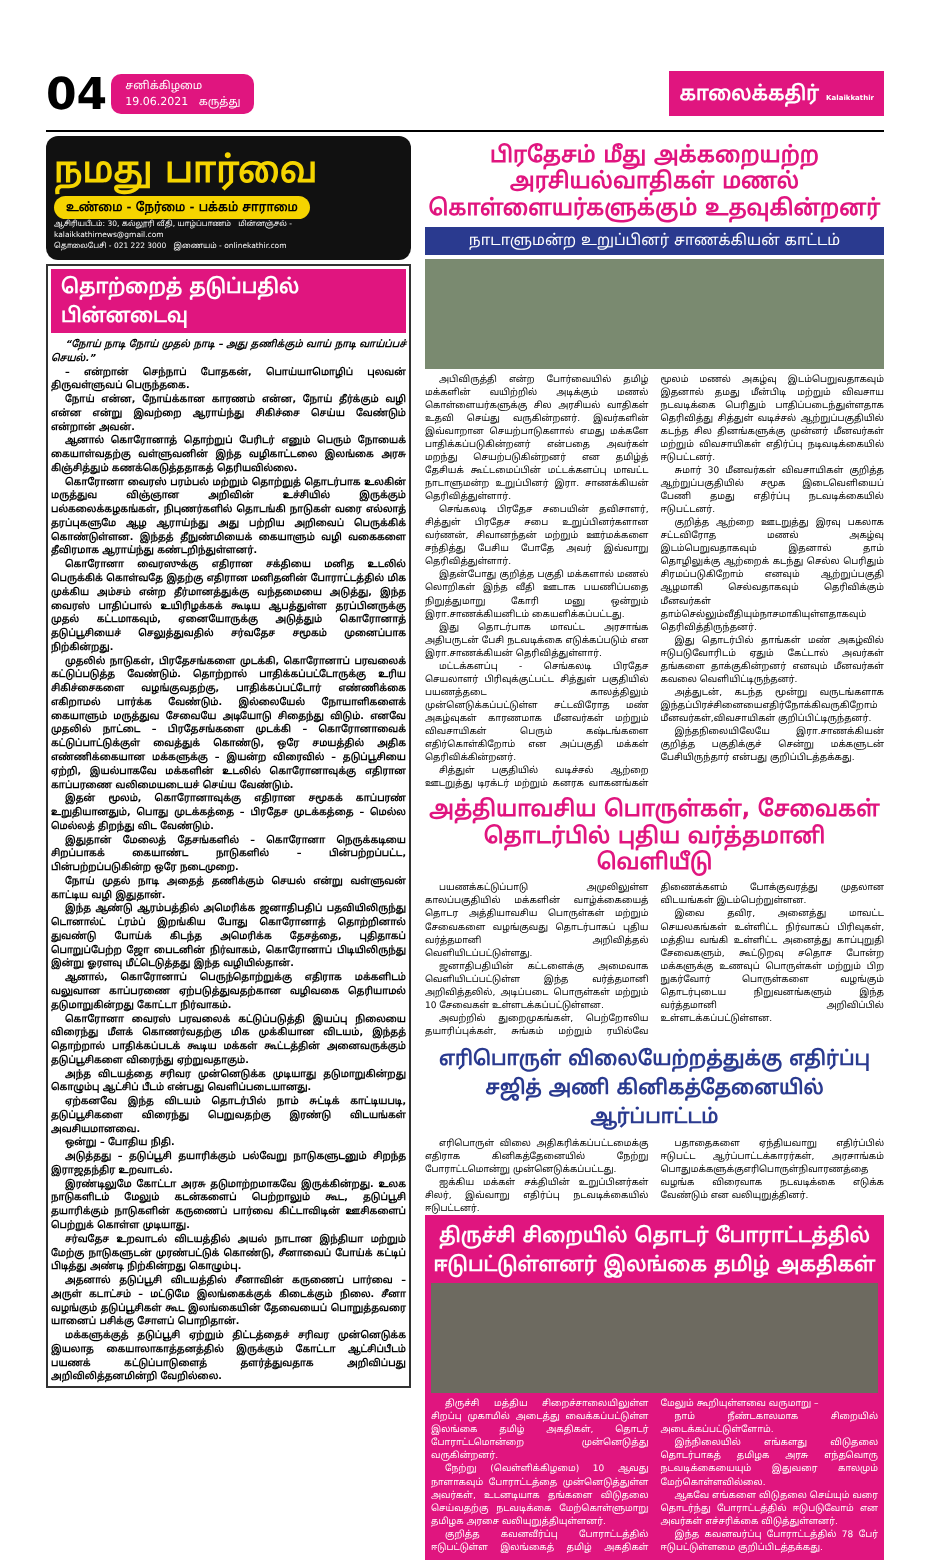04 சனிக்கிழமை
19.06.2021 கருத்து
காலைக்கதிர் Kalaikkathir
நமது பார்வை
உண்மை - நேர்மை - பக்கம் சாராமை
ஆசிரியபீடம்: 30, கல்லூரி வீதி, யாழ்ப்பாணம் மின்னஞ்சல் - kalaikkathirnews@gmail.com
தொலைபேசி - 021 222 3000 இணையம் - onlinekathir.com
தொற்றைத் தடுப்பதில் பின்னடைவு
“நோய் நாடி நோய் முதல் நாடி – அது தணிக்கும் வாய் நாடி வாய்ப்பச் செயல்.”
– என்றான் செந்நாப் போதகன், பொய்யாமொழிப் புலவன் திருவள்ளுவப் பெருந்தகை.
நோய் என்ன, நோய்க்கான காரணம் என்ன, நோய் தீர்க்கும் வழி என்ன என்று இவற்றை ஆராய்ந்து சிகிச்சை செய்ய வேண்டும் என்றான் அவன்.
ஆனால் கொரோனாத் தொற்றுப் பேரிடர் எனும் பெரும் நோயைக் கையாள்வதற்கு வள்ளுவனின் இந்த வழிகாட்டலை இலங்கை அரசு கிஞ்சித்தும் கணக்கெடுத்ததாகத் தெரியவில்லை.
கொரோனா வைரஸ் பரம்பல் மற்றும் தொற்றுத் தொடர்பாக உலகின் மருத்துவ விஞ்ஞான அறிவின் உச்சியில் இருக்கும் பல்கலைக்கழகங்கள், நிபுணர்களில் தொடங்கி நாடுகள் வரை எல்லாத் தரப்புகளுமே ஆழ ஆராய்ந்து அது பற்றிய அறிவைப் பெருக்கிக் கொண்டுள்ளன. இந்தத் தீநுண்மியைக் கையாளும் வழி வகைகளை தீவிரமாக ஆராய்ந்து கண்டறிந்துள்ளனர்.
கொரோனா வைரஸுக்கு எதிரான சக்தியை மனித உடலில் பெருக்கிக் கொள்வதே இதற்கு எதிரான மனிதனின் போராட்டத்தில் மிக முக்கிய அம்சம் என்ற தீர்மானத்துக்கு வந்தமையை அடுத்து, இந்த வைரஸ் பாதிப்பால் உயிரிழக்கக் கூடிய ஆபத்துள்ள தரப்பினருக்கு முதல் கட்டமாகவும், ஏனையோருக்கு அடுத்தும் கொரோனாத் தடுப்பூசியைச் செலுத்துவதில் சர்வதேச சமூகம் முனைப்பாக நிற்கின்றது.
முதலில் நாடுகள், பிரதேசங்களை முடக்கி, கொரோனாப் பரவலைக் கட்டுப்படுத்த வேண்டும். தொற்றால் பாதிக்கப்பட்டோருக்கு உரிய சிகிச்சைகளை வழங்குவதற்கு, பாதிக்கப்பட்டோர் எண்ணிக்கை எகிறாமல் பார்க்க வேண்டும். இல்லையேல் நோயாளிகளைக் கையாளும் மருத்துவ சேவையே அடியோடு சிதைந்து விடும். எனவே முதலில் நாட்டை – பிரதேசங்களை முடக்கி – கொரோனாவைக் கட்டுப்பாட்டுக்குள் வைத்துக் கொண்டு, ஒரே சமயத்தில் அதிக எண்ணிக்கையான மக்களுக்கு – இயன்ற விரைவில் – தடுப்பூசியை ஏற்றி, இயல்பாகவே மக்களின் உடலில் கொரோனாவுக்கு எதிரான காப்பரணை வலிமையடையச் செய்ய வேண்டும்.
இதன் மூலம், கொரோனாவுக்கு எதிரான சமூகக் காப்பரண் உறுதியானதும், பொது முடக்கத்தை – பிரதேச முடக்கத்தை – மெல்ல மெல்லத் திறந்து விட வேண்டும்.
இதுதான் மேலைத் தேசங்களில் – கொரோனா நெருக்கடியை சிறப்பாகக் கையாண்ட நாடுகளில் – பின்பற்றப்பட்ட, பின்பற்றப்படுகின்ற ஒரே நடைமுறை.
நோய் முதல் நாடி அதைத் தணிக்கும் செயல் என்று வள்ளுவன் காட்டிய வழி இதுதான்.
இந்த ஆண்டு ஆரம்பத்தில் அமெரிக்க ஜனாதிபதிப் பதவியிலிருந்து டொனால்ட் ட்ரம்ப் இறங்கிய போது கொரோனாத் தொற்றினால் துவண்டு போய்க் கிடந்த அமெரிக்க தேசத்தை, புதிதாகப் பொறுப்பேற்ற ஜோ பைடனின் நிர்வாகம், கொரோனாப் பிடியிலிருந்து இன்று ஓரளவு மீட்டெடுத்தது இந்த வழியில்தான்.
ஆனால், கொரோனாப் பெருந்தொற்றுக்கு எதிராக மக்களிடம் வலுவான காப்பரணை ஏற்படுத்துவதற்கான வழிவகை தெரியாமல் தடுமாறுகின்றது கோட்டா நிர்வாகம்.
கொரோனா வைரஸ் பரவலைக் கட்டுப்படுத்தி இயப்பு நிலையை விரைந்து மீளக் கொணர்வதற்கு மிக முக்கியான விடயம், இந்தத் தொற்றால் பாதிக்கப்படக் கூடிய மக்கள் கூட்டத்தின் அனைவருக்கும் தடுப்பூசிகளை விரைந்து ஏற்றுவதாகும்.
அந்த விடயத்தை சரிவர முன்னெடுக்க முடியாது தடுமாறுகின்றது கொழும்பு ஆட்சிப் பீடம் என்பது வெளிப்படையானது.
ஏற்கனவே இந்த விடயம் தொடர்பில் நாம் சுட்டிக் காட்டியபடி, தடுப்பூசிகளை விரைந்து பெறுவதற்கு இரண்டு விடயங்கள் அவசியமானவை.
ஒன்று – போதிய நிதி.
அடுத்தது – தடுப்பூசி தயாரிக்கும் பல்வேறு நாடுகளுடனும் சிறந்த இராஜதந்திர உறவாடல்.
இரண்டிலுமே கோட்டா அரசு தடுமாற்றமாகவே இருக்கின்றது. உலக நாடுகளிடம் மேலும் கடன்களைப் பெற்றாலும் கூட, தடுப்பூசி தயாரிக்கும் நாடுகளின் கருணைப் பார்வை கிட்டாவிடின் ஊசிகளைப் பெற்றுக் கொள்ள முடியாது.
சர்வதேச உறவாடல் விடயத்தில் அயல் நாடான இந்தியா மற்றும் மேற்கு நாடுகளுடன் முரண்பட்டுக் கொண்டு, சீனாவைப் போய்க் கட்டிப் பிடித்து அண்டி நிற்கின்றது கொழும்பு.
அதனால் தடுப்பூசி விடயத்தில் சீனாவின் கருணைப் பார்வை – அருள் கடாட்சம் – மட்டுமே இலங்கைக்குக் கிடைக்கும் நிலை. சீனா வழங்கும் தடுப்பூசிகள் கூட இலங்கையின் தேவையைப் பொறுத்தவரை யானைப் பசிக்கு சோளப் பொறிதான்.
மக்களுக்குத் தடுப்பூசி ஏற்றும் திட்டத்தைச் சரிவர முன்னெடுக்க இயலாத கையாலாகாத்தனத்தில் இருக்கும் கோட்டா ஆட்சிப்பீடம் பயணக் கட்டுப்பாடுளைத் தளர்த்துவதாக அறிவிப்பது அறிவிலித்தனமின்றி வேறில்லை.
பிரதேசம் மீது அக்கறையற்ற அரசியல்வாதிகள் மணல் கொள்ளையர்களுக்கும் உதவுகின்றனர்
நாடாளுமன்ற உறுப்பினர் சாணக்கியன் காட்டம்
அபிவிருத்தி என்ற போர்வையில் தமிழ் மக்களின் வயிற்றில் அடிக்கும் மணல் கொள்ளையர்களுக்கு சில அரசியல் வாதிகள் உதவி செய்து வருகின்றனர். இவர்களின் இவ்வாறான செயற்பாடுகளால் எமது மக்களே பாதிக்கப்படுகின்றனர் என்பதை அவர்கள் மறந்து செயற்படுகின்றனர் என தமிழ்த் தேசியக் கூட்டமைப்பின் மட்டக்களப்பு மாவட்ட நாடாளுமன்ற உறுப்பினர் இரா. சாணக்கியன் தெரிவித்துள்ளார்.
செங்கலடி பிரதேச சபையின் தவிசாளர், சித்துள் பிரதேச சபை உறுப்பினர்களான வர்ணன், சிவானந்தன் மற்றும் ஊர்மக்களை சந்தித்து பேசிய போதே அவர் இவ்வாறு தெரிவித்துள்ளார்.
இதன்போது குறித்த பகுதி மக்களால் மணல் லொறிகள் இந்த வீதி ஊடாக பயணிப்பதை நிறுத்துமாறு கோரி மனு ஒன்றும் இரா.சாணக்கியனிடம் கையளிக்கப்பட்டது.
இது தொடர்பாக மாவட்ட அரசாங்க அதிபருடன் பேசி நடவடிக்கை எடுக்கப்படும் என இரா.சாணக்கியன் தெரிவித்துள்ளார்.
மட்டக்களப்பு - செங்கலடி பிரதேச செயலாளர் பிரிவுக்குட்பட்ட சித்துள் பகுதியில் பயணத்தடை காலத்திலும் முன்னெடுக்கப்பட்டுள்ள சட்டவிரோத மண் அகழ்வுகள் காரணமாக மீனவர்கள் மற்றும் விவசாயிகள் பெரும் கஷ்டங்களை எதிர்கொள்கிறோம் என அப்பகுதி மக்கள் தெரிவிக்கின்றனர்.
சித்துள் பகுதியில் வடிச்சல் ஆற்றை ஊடறுத்து டிரக்டர் மற்றும் கனரக வாகனங்கள் மூலம் மணல் அகழ்வு இடம்பெறுவதாகவும் இதனால் தமது மீன்பிடி மற்றும் விவசாய நடவடிக்கை பெரிதும் பாதிப்படைந்துள்ளதாக தெரிவித்து சித்துள் வடிச்சல் ஆற்றுப்பகுதியில் கடந்த சில தினங்களுக்கு முன்னர் மீனவர்கள் மற்றும் விவசாயிகள் எதிர்ப்பு நடிவடிக்கையில் ஈடுபட்டனர்.
சுமார் 30 மீனவர்கள் விவசாயிகள் குறித்த ஆற்றுப்பகுதியில் சமூக இடைவெளியைப் பேணி தமது எதிர்ப்பு நடவடிக்கையில் ஈடுபட்டனர்.
குறித்த ஆற்றை ஊடறுத்து இரவு பகலாக சட்டவிரோத மணல் அகழ்வு இடம்பெறுவதாகவும் இதனால் தாம் தொழிலுக்கு ஆற்றைக் கடந்து செல்ல பெரிதும் சிரமப்படுகிறோம் எனவும் ஆற்றுப்பகுதி ஆழமாகி செல்வதாகவும் தெரிவிக்கும் மீனவர்கள் தாம்செல்லும்வீதியும்நாசமாகியுள்ளதாகவும் தெரிவித்திருந்தனர்.
இது தொடர்பில் தாங்கள் மண் அகழ்வில் ஈடுபடுவோரிடம் ஏதும் கேட்டால் அவர்கள் தங்களை தாக்குகின்றனர் எனவும் மீனவர்கள் கவலை வெளியிட்டிருந்தனர்.
அத்துடன், கடந்த மூன்று வருடங்களாக இந்தப்பிரச்சினையைஎதிர்நோக்கிவருகிறோம் மீனவர்கள்,விவசாயிகள் குறிப்பிட்டிருந்தனர்.
இந்தநிலையிலேயே இரா.சாணக்கியன் குறித்த பகுதிக்குச் சென்று மக்களுடன் பேசியிருந்தார் என்பது குறிப்பிடத்தக்கது.
அத்தியாவசிய பொருள்கள், சேவைகள் தொடர்பில் புதிய வர்த்தமானி வெளியீடு
பயணக்கட்டுப்பாடு அமுலிலுள்ள காலப்பகுதியில் மக்களின் வாழ்க்கையைத் தொடர அத்தியாவசிய பொருள்கள் மற்றும் சேவைகளை வழங்குவது தொடர்பாகப் புதிய வர்த்தமானி அறிவித்தல் வெளியிடப்பட்டுள்ளது.
ஜனாதிபதியின் கட்டளைக்கு அமைவாக வெளியிடப்பட்டுள்ள இந்த வர்த்தமானி அறிவித்தலில், அடிப்படை பொருள்கள் மற்றும் 10 சேவைகள் உள்ளடக்கப்பட்டுள்ளன.
அவற்றில் துறைமுகங்கள், பெற்றோலிய தயாரிப்புக்கள், சுங்கம் மற்றும் ரயில்வே திணைக்களம் போக்குவரத்து முதலான விடயங்கள் இடம்பெற்றுள்ளன.
இவை தவிர, அனைத்து மாவட்ட செயலகங்கள் உள்ளிட்ட நிர்வாகப் பிரிவுகள், மத்திய வங்கி உள்ளிட்ட அனைத்து காப்புறுதி சேவைகளும், கூட்டுறவு சதொச போன்ற மக்களுக்கு உணவுப் பொருள்கள் மற்றும் பிற நுகர்வோர் பொருள்களை வழங்கும் தொடர்புடைய நிறுவனங்களும் இந்த வர்த்தமானி அறிவிப்பில் உள்ளடக்கப்பட்டுள்ளன.
எரிபொருள் விலையேற்றத்துக்கு எதிர்ப்பு சஜித் அணி கினிகத்தேனையில் ஆர்ப்பாட்டம்
எரிபொருள் விலை அதிகரிக்கப்பட்டமைக்கு எதிராக கினிகத்தேனையில் நேற்று போராட்டமொன்று முன்னெடுக்கப்பட்டது.
ஐக்கிய மக்கள் சக்தியின் உறுப்பினர்கள் சிலர், இவ்வாறு எதிர்ப்பு நடவடிக்கையில் ஈடுபட்டனர்.
பதாதைகளை ஏந்தியவாறு எதிர்ப்பில் ஈடுபட்ட ஆர்ப்பாட்டக்காரர்கள், அரசாங்கம் பொதுமக்களுக்குஎரிபொருள்நிவாரணத்தை வழங்க விரைவாக நடவடிக்கை எடுக்க வேண்டும் என வலியுறுத்தினர்.
திருச்சி சிறையில் தொடர் போராட்டத்தில் ஈடுபட்டுள்ளனர் இலங்கை தமிழ் அகதிகள்
திருச்சி மத்திய சிறைச்சாலையிலுள்ள சிறப்பு முகாமில் அடைத்து வைக்கப்பட்டுள்ள இலங்கை தமிழ் அகதிகள், தொடர் போராட்டமொன்றை முன்னெடுத்து வருகின்றனர்.
நேற்று (வெள்ளிக்கிழமை) 10 ஆவது நாளாகவும் போராட்டத்தை முன்னெடுத்துள்ள அவர்கள், உடனடியாக தங்களை விடுதலை செய்வதற்கு நடவடிக்கை மேற்கொள்ளுமாறு தமிழக அரசை வலியுறுத்தியுள்ளனர்.
குறித்த கவனவீர்ப்பு போராட்டத்தில் ஈடுபட்டுள்ள இலங்கைத் தமிழ் அகதிகள் மேலும் கூறியுள்ளவை வருமாறு –
நாம் நீண்டகாலமாக சிறையில் அடைக்கப்பட்டுள்ளோம்.
இந்நிலையில் எங்களது விடுதலை தொடர்பாகத் தமிழக அரசு எந்தவொரு நடவடிக்கையையும் இதுவரை காலமும் மேற்கொள்ளவில்லை.
ஆகவே எங்களை விடுதலை செய்யும் வரை தொடர்ந்து போராட்டத்தில் ஈடுபடுவோம் என அவர்கள் எச்சரிக்கை விடுத்துள்ளனர்.
இந்த கவனவர்ப்பு போராட்டத்தில் 78 பேர் ஈடுபட்டுள்ளமை குறிப்பிடத்தக்கது.